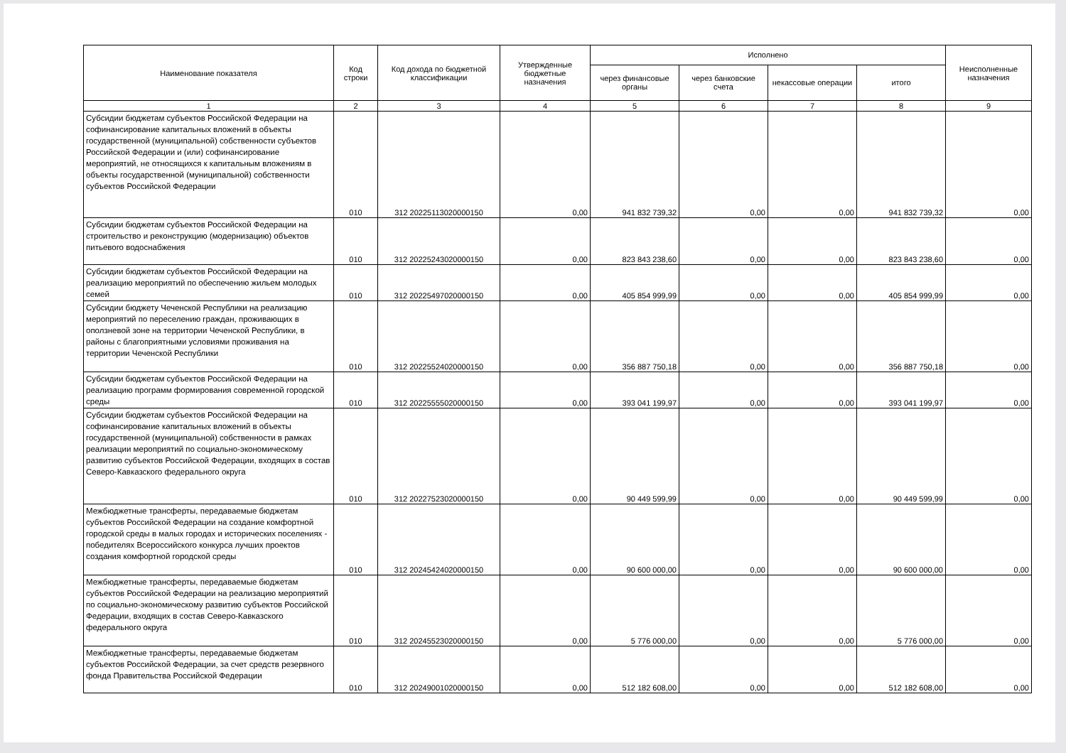| Наименование показателя | Код строки | Код дохода по бюджетной классификации | Утвержденные бюджетные назначения | Исполнено | | | | Неисполненные назначения |
| --- | --- | --- | --- | --- | --- | --- | --- | --- |
| | | | | через финансовые органы | через банковские счета | некассовые операции | итого | |
| 1 | 2 | 3 | 4 | 5 | 6 | 7 | 8 | 9 |
| Субсидии бюджетам субъектов Российской Федерации на софинансирование капитальных вложений в объекты государственной (муниципальной) собственности субъектов Российской Федерации и (или) софинансирование мероприятий, не относящихся к капитальным вложениям в объекты государственной (муниципальной) собственности субъектов Российской Федерации | 010 | 312 20225113020000150 | 0,00 | 941 832 739,32 | 0,00 | 0,00 | 941 832 739,32 | 0,00 |
| Субсидии бюджетам субъектов Российской Федерации на строительство и реконструкцию (модернизацию) объектов питьевого водоснабжения | 010 | 312 20225243020000150 | 0,00 | 823 843 238,60 | 0,00 | 0,00 | 823 843 238,60 | 0,00 |
| Субсидии бюджетам субъектов Российской Федерации на реализацию мероприятий по обеспечению жильем молодых семей | 010 | 312 20225497020000150 | 0,00 | 405 854 999,99 | 0,00 | 0,00 | 405 854 999,99 | 0,00 |
| Субсидии бюджету Чеченской Республики на реализацию мероприятий по переселению граждан, проживающих в оползневой зоне на территории Чеченской Республики, в районы с благоприятными условиями проживания на территории Чеченской Республики | 010 | 312 20225524020000150 | 0,00 | 356 887 750,18 | 0,00 | 0,00 | 356 887 750,18 | 0,00 |
| Субсидии бюджетам субъектов Российской Федерации на реализацию программ формирования современной городской среды | 010 | 312 20225555020000150 | 0,00 | 393 041 199,97 | 0,00 | 0,00 | 393 041 199,97 | 0,00 |
| Субсидии бюджетам субъектов Российской Федерации на софинансирование капитальных вложений в объекты государственной (муниципальной) собственности в рамках реализации мероприятий по социально-экономическому развитию субъектов Российской Федерации, входящих в состав Северо-Кавказского федерального округа | 010 | 312 20227523020000150 | 0,00 | 90 449 599,99 | 0,00 | 0,00 | 90 449 599,99 | 0,00 |
| Межбюджетные трансферты, передаваемые бюджетам субъектов Российской Федерации на создание комфортной городской среды в малых городах и исторических поселениях - победителях Всероссийского конкурса лучших проектов создания комфортной городской среды | 010 | 312 20245424020000150 | 0,00 | 90 600 000,00 | 0,00 | 0,00 | 90 600 000,00 | 0,00 |
| Межбюджетные трансферты, передаваемые бюджетам субъектов Российской Федерации на реализацию мероприятий по социально-экономическому развитию субъектов Российской Федерации, входящих в состав Северо-Кавказского федерального округа | 010 | 312 20245523020000150 | 0,00 | 5 776 000,00 | 0,00 | 0,00 | 5 776 000,00 | 0,00 |
| Межбюджетные трансферты, передаваемые бюджетам субъектов Российской Федерации, за счет средств резервного фонда Правительства Российской Федерации | 010 | 312 20249001020000150 | 0,00 | 512 182 608,00 | 0,00 | 0,00 | 512 182 608,00 | 0,00 |